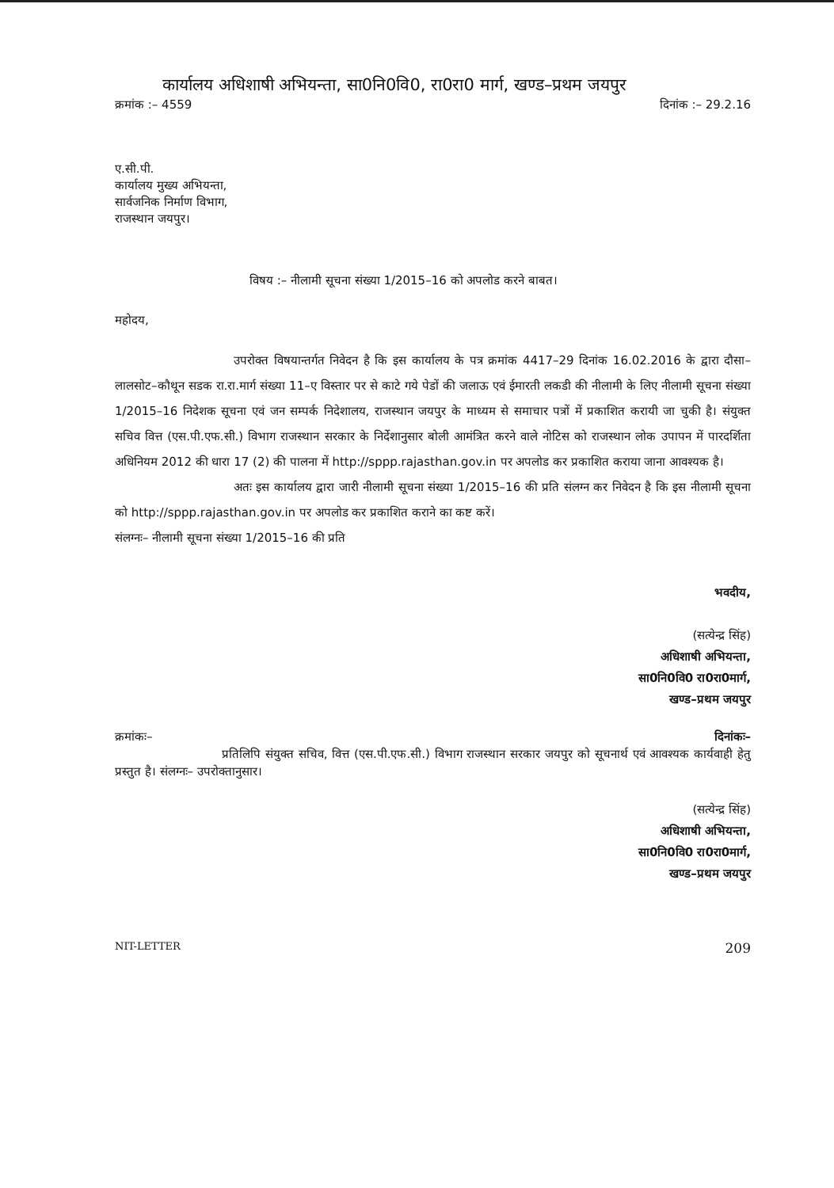कार्यालय अधिशाषी अभियन्ता, सा0नि0वि0, रा0रा0 मार्ग, खण्ड–प्रथम जयपुर
क्रमांक :– 4559 दिनांक :– 29.2.16
ए.सी.पी.
कार्यालय मुख्य अभियन्ता,
सार्वजनिक निर्माण विभाग,
राजस्थान जयपुर।
विषय :– नीलामी सूचना संख्या 1/2015–16 को अपलोड करने बाबत।
महोदय,
उपरोक्त विषयान्तर्गत निवेदन है कि इस कार्यालय के पत्र क्रमांक 4417–29 दिनांक 16.02.2016 के द्वारा दौसा–लालसोट–कौथून सडक रा.रा.मार्ग संख्या 11–ए विस्तार पर से काटे गये पेडों की जलाऊ एवं ईमारती लकडी की नीलामी के लिए नीलामी सूचना संख्या 1/2015–16 निदेशक सूचना एवं जन सम्पर्क निदेशालय, राजस्थान जयपुर के माध्यम से समाचार पत्रों में प्रकाशित करायी जा चुकी है। संयुक्त सचिव वित्त (एस.पी.एफ.सी.) विभाग राजस्थान सरकार के निर्देशानुसार बोली आमंत्रित करने वाले नोटिस को राजस्थान लोक उपापन में पारदर्शिता अधिनियम 2012 की धारा 17 (2) की पालना में http://sppp.rajasthan.gov.in पर अपलोड कर प्रकाशित कराया जाना आवश्यक है।
अतः इस कार्यालय द्वारा जारी नीलामी सूचना संख्या 1/2015–16 की प्रति संलग्न कर निवेदन है कि इस नीलामी सूचना को http://sppp.rajasthan.gov.in पर अपलोड कर प्रकाशित कराने का कष्ट करें।
संलग्नः– नीलामी सूचना संख्या 1/2015–16 की प्रति
भवदीय,
(सत्येन्द्र सिंह)
अधिशाषी अभियन्ता,
सा0नि0वि0 रा0रा0मार्ग,
खण्ड–प्रथम जयपुर
क्रमांकः– दिनांकः–
प्रतिलिपि संयुक्त सचिव, वित्त (एस.पी.एफ.सी.) विभाग राजस्थान सरकार जयपुर को सूचनार्थ एवं आवश्यक कार्यवाही हेतु प्रस्तुत है। संलग्नः– उपरोक्तानुसार।
(सत्येन्द्र सिंह)
अधिशाषी अभियन्ता,
सा0नि0वि0 रा0रा0मार्ग,
खण्ड–प्रथम जयपुर
NIT-LETTER 209